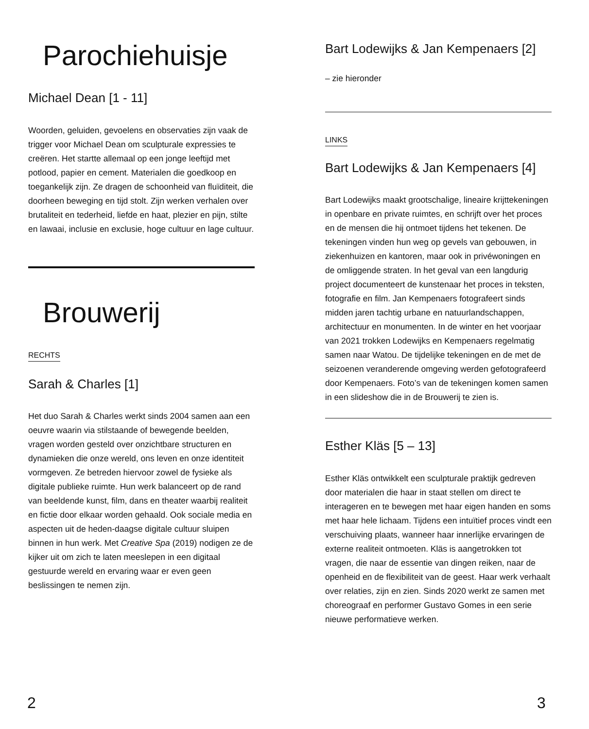Parochiehuisje
Michael Dean [1 - 11]
Woorden, geluiden, gevoelens en observaties zijn vaak de trigger voor Michael Dean om sculpturale expressies te creëren. Het startte allemaal op een jonge leeftijd met potlood, papier en cement. Materialen die goedkoop en toegankelijk zijn. Ze dragen de schoonheid van fluïditeit, die doorheen beweging en tijd stolt. Zijn werken verhalen over brutaliteit en tederheid, liefde en haat, plezier en pijn, stilte en lawaai, inclusie en exclusie, hoge cultuur en lage cultuur.
Brouwerij
RECHTS
Sarah & Charles [1]
Het duo Sarah & Charles werkt sinds 2004 samen aan een oeuvre waarin via stilstaande of bewegende beelden, vragen worden gesteld over onzichtbare structuren en dynamieken die onze wereld, ons leven en onze identiteit vormgeven. Ze betreden hiervoor zowel de fysieke als digitale publieke ruimte. Hun werk balanceert op de rand van beeldende kunst, film, dans en theater waarbij realiteit en fictie door elkaar worden gehaald. Ook sociale media en aspecten uit de heden-daagse digitale cultuur sluipen binnen in hun werk. Met Creative Spa (2019) nodigen ze de kijker uit om zich te laten meeslepen in een digitaal gestuurde wereld en ervaring waar er even geen beslissingen te nemen zijn.
Bart Lodewijks & Jan Kempenaers [2]
– zie hieronder
LINKS
Bart Lodewijks & Jan Kempenaers [4]
Bart Lodewijks maakt grootschalige, lineaire krijttekeningen in openbare en private ruimtes, en schrijft over het proces en de mensen die hij ontmoet tijdens het tekenen. De tekeningen vinden hun weg op gevels van gebouwen, in ziekenhuizen en kantoren, maar ook in privéwoningen en de omliggende straten. In het geval van een langdurig project documenteert de kunstenaar het proces in teksten, fotografie en film. Jan Kempenaers fotografeert sinds midden jaren tachtig urbane en natuurlandschappen, architectuur en monumenten. In de winter en het voorjaar van 2021 trokken Lodewijks en Kempenaers regelmatig samen naar Watou. De tijdelijke tekeningen en de met de seizoenen veranderende omgeving werden gefotografeerd door Kempenaers. Foto’s van de tekeningen komen samen in een slideshow die in de Brouwerij te zien is.
Esther Kläs [5 – 13]
Esther Kläs ontwikkelt een sculpturale praktijk gedreven door materialen die haar in staat stellen om direct te interageren en te bewegen met haar eigen handen en soms met haar hele lichaam. Tijdens een intuïtief proces vindt een verschuiving plaats, wanneer haar innerlijke ervaringen de externe realiteit ontmoeten. Kläs is aangetrokken tot vragen, die naar de essentie van dingen reiken, naar de openheid en de flexibiliteit van de geest. Haar werk verhaalt over relaties, zijn en zien. Sinds 2020 werkt ze samen met choreograaf en performer Gustavo Gomes in een serie nieuwe performatieve werken.
2 3